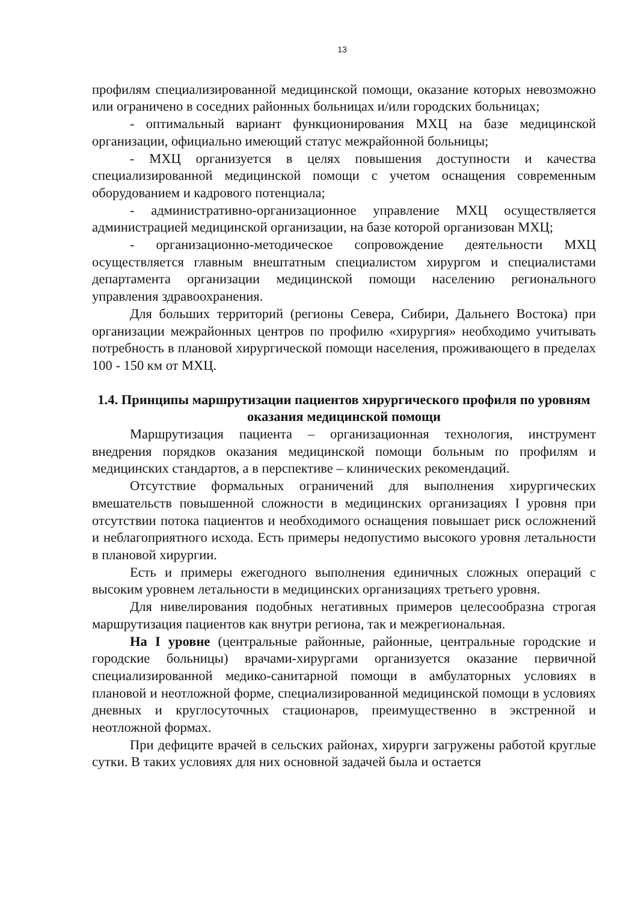13
профилям специализированной медицинской помощи, оказание которых невозможно или ограничено в соседних районных больницах и/или городских больницах;
- оптимальный вариант функционирования МХЦ на базе медицинской организации, официально имеющий статус межрайонной больницы;
- МХЦ организуется в целях повышения доступности и качества специализированной медицинской помощи с учетом оснащения современным оборудованием и кадрового потенциала;
- административно-организационное управление МХЦ осуществляется администрацией медицинской организации, на базе которой организован МХЦ;
- организационно-методическое сопровождение деятельности МХЦ осуществляется главным внештатным специалистом хирургом и специалистами департамента организации медицинской помощи населению регионального управления здравоохранения.
Для больших территорий (регионы Севера, Сибири, Дальнего Востока) при организации межрайонных центров по профилю «хирургия» необходимо учитывать потребность в плановой хирургической помощи населения, проживающего в пределах 100 - 150 км от МХЦ.
1.4. Принципы маршрутизации пациентов хирургического профиля по уровням оказания медицинской помощи
Маршрутизация пациента – организационная технология, инструмент внедрения порядков оказания медицинской помощи больным по профилям и медицинских стандартов, а в перспективе – клинических рекомендаций.
Отсутствие формальных ограничений для выполнения хирургических вмешательств повышенной сложности в медицинских организациях I уровня при отсутствии потока пациентов и необходимого оснащения повышает риск осложнений и неблагоприятного исхода. Есть примеры недопустимо высокого уровня летальности в плановой хирургии.
Есть и примеры ежегодного выполнения единичных сложных операций с высоким уровнем летальности в медицинских организациях третьего уровня.
Для нивелирования подобных негативных примеров целесообразна строгая маршрутизация пациентов как внутри региона, так и межрегиональная.
На I уровне (центральные районные, районные, центральные городские и городские больницы) врачами-хирургами организуется оказание первичной специализированной медико-санитарной помощи в амбулаторных условиях в плановой и неотложной форме, специализированной медицинской помощи в условиях дневных и круглосуточных стационаров, преимущественно в экстренной и неотложной формах.
При дефиците врачей в сельских районах, хирурги загружены работой круглые сутки. В таких условиях для них основной задачей была и остается